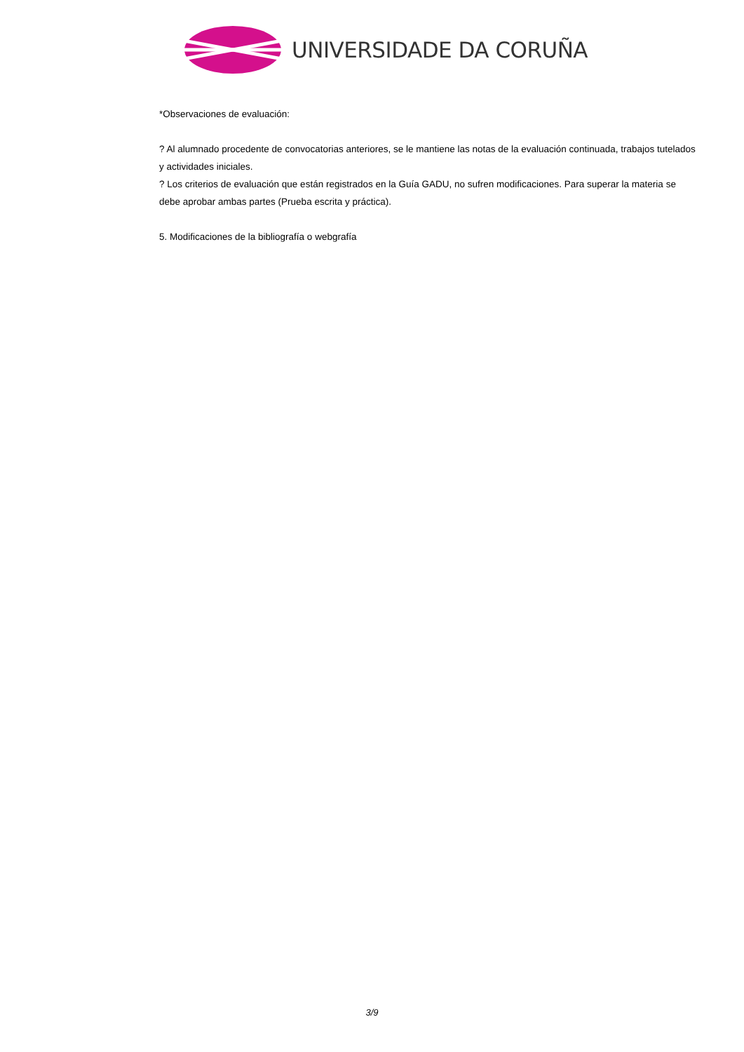UNIVERSIDADE DA CORUÑA
*Observaciones de evaluación:
? Al alumnado procedente de convocatorias anteriores, se le mantiene las notas de la evaluación continuada, trabajos tutelados y actividades iniciales.
? Los criterios de evaluación que están registrados en la Guía GADU, no sufren modificaciones. Para superar la materia se debe aprobar ambas partes (Prueba escrita y práctica).
5. Modificaciones de la bibliografía o webgrafía
3/9